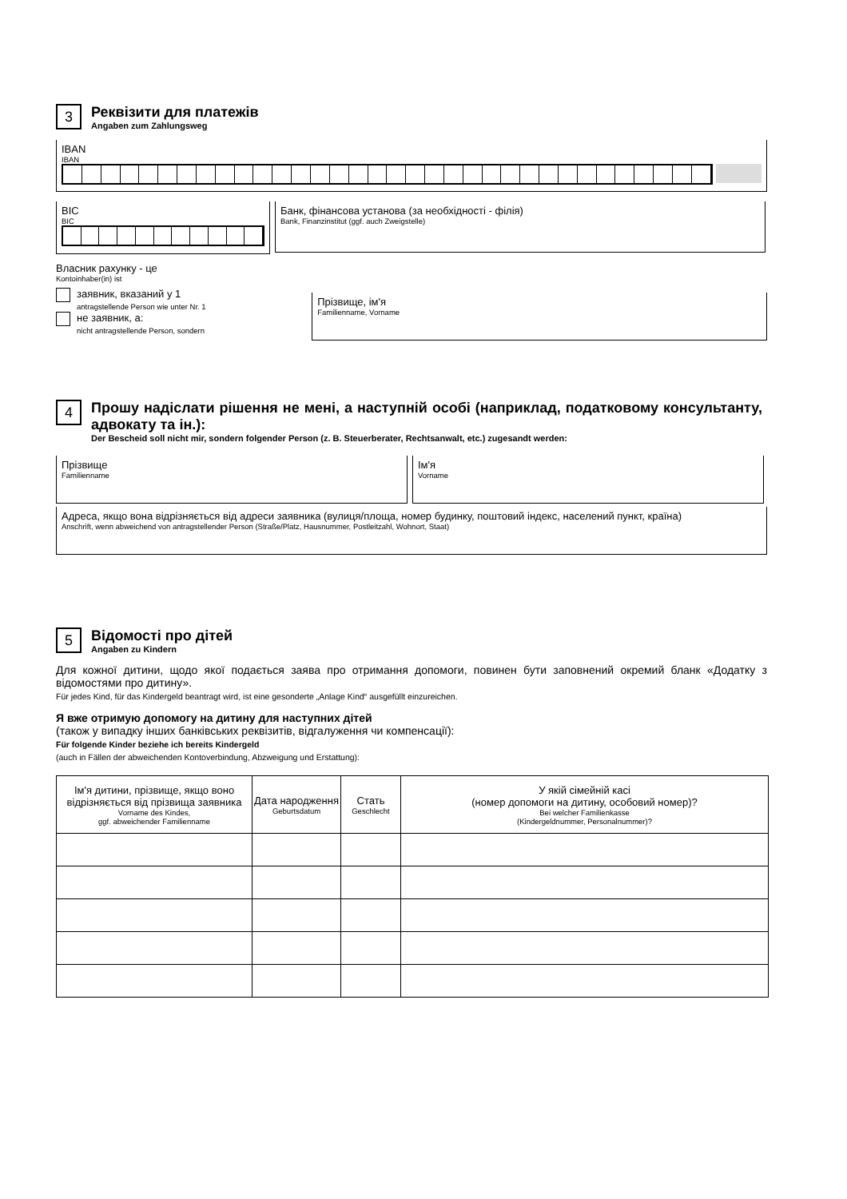3 Реквізити для платежів Angaben zum Zahlungsweg
IBAN
IBAN
BIC
BIC
Банк, фінансова установа (за необхідності - філія)
Bank, Finanzinstitut (ggf. auch Zweigstelle)
Власник рахунку - це
Kontoinhaber(in) ist
заявник, вказаний у 1
antragstellende Person wie unter Nr. 1
не заявник, а:
nicht antragstellende Person, sondern
Прізвище, ім'я
Familienname, Vorname
4 Прошу надіслати рішення не мені, а наступній особі (наприклад, податковому консультанту, адвокату та ін.): Der Bescheid soll nicht mir, sondern folgender Person (z. B. Steuerberater, Rechtsanwalt, etc.) zugesandt werden:
Прізвище
Familienname
Ім'я
Vorname
Адреса, якщо вона відрізняється від адреси заявника (вулиця/площа, номер будинку, поштовий індекс, населений пункт, країна)
Anschrift, wenn abweichend von antragstellender Person (Straße/Platz, Hausnummer, Postleitzahl, Wohnort, Staat)
5 Відомості про дітей Angaben zu Kindern
Для кожної дитини, щодо якої подається заява про отримання допомоги, повинен бути заповнений окремий бланк «Додатку з відомостями про дитину».
Für jedes Kind, für das Kindergeld beantragt wird, ist eine gesonderte „Anlage Kind“ ausgefüllt einzureichen.
Я вже отримую допомогу на дитину для наступних дітей
(також у випадку інших банківських реквізитів, відгалуження чи компенсації):
Für folgende Kinder beziehe ich bereits Kindergeld
(auch in Fällen der abweichenden Kontoverbindung, Abzweigung und Erstattung):
| Ім'я дитини, прізвище, якщо воно відрізняється від прізвища заявника Vorname des Kindes, ggf. abweichender Familienname | Дата народження Geburtsdatum | Стать Geschlecht | У якій сімейній касі (номер допомоги на дитину, особовий номер)? Bei welcher Familienkasse (Kindergeldnummer, Personalnummer)? |
| --- | --- | --- | --- |